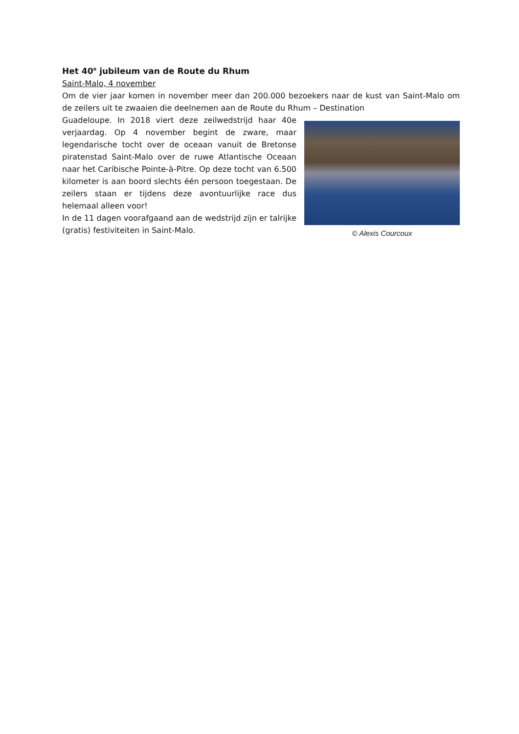Het 40<sup>e</sup> jubileum van de Route du Rhum
Saint-Malo, 4 november
Om de vier jaar komen in november meer dan 200.000 bezoekers naar de kust van Saint-Malo om de zeilers uit te zwaaien die deelnemen aan de Route du Rhum – Destination
© Alexis Courcoux
Guadeloupe. In 2018 viert deze zeilwedstrijd haar 40e verjaardag. Op 4 november begint de zware, maar legendarische tocht over de oceaan vanuit de Bretonse piratenstad Saint-Malo over de ruwe Atlantische Oceaan naar het Caribische Pointe-à-Pitre. Op deze tocht van 6.500 kilometer is aan boord slechts één persoon toegestaan. De zeilers staan er tijdens deze avontuurlijke race dus helemaal alleen voor!
In de 11 dagen voorafgaand aan de wedstrijd zijn er talrijke (gratis) festiviteiten in Saint-Malo.